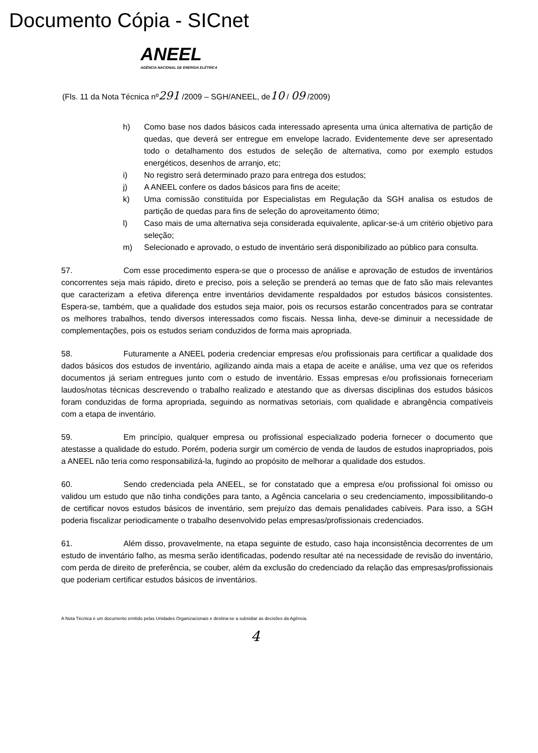Documento Cópia - SICnet
ANEEL
AGÊNCIA NACIONAL DE ENERGIA ELÉTRICA
(Fls. 11 da Nota Técnica nº291 /2009 – SGH/ANEEL, de10 / 09 /2009)
h) Como base nos dados básicos cada interessado apresenta uma única alternativa de partição de quedas, que deverá ser entregue em envelope lacrado. Evidentemente deve ser apresentado todo o detalhamento dos estudos de seleção de alternativa, como por exemplo estudos energéticos, desenhos de arranjo, etc;
i) No registro será determinado prazo para entrega dos estudos;
j) A ANEEL confere os dados básicos para fins de aceite;
k) Uma comissão constituída por Especialistas em Regulação da SGH analisa os estudos de partição de quedas para fins de seleção do aproveitamento ótimo;
l) Caso mais de uma alternativa seja considerada equivalente, aplicar-se-á um critério objetivo para seleção;
m) Selecionado e aprovado, o estudo de inventário será disponibilizado ao público para consulta.
57. Com esse procedimento espera-se que o processo de análise e aprovação de estudos de inventários concorrentes seja mais rápido, direto e preciso, pois a seleção se prenderá ao temas que de fato são mais relevantes que caracterizam a efetiva diferença entre inventários devidamente respaldados por estudos básicos consistentes. Espera-se, também, que a qualidade dos estudos seja maior, pois os recursos estarão concentrados para se contratar os melhores trabalhos, tendo diversos interessados como fiscais. Nessa linha, deve-se diminuir a necessidade de complementações, pois os estudos seriam conduzidos de forma mais apropriada.
58. Futuramente a ANEEL poderia credenciar empresas e/ou profissionais para certificar a qualidade dos dados básicos dos estudos de inventário, agilizando ainda mais a etapa de aceite e análise, uma vez que os referidos documentos já seriam entregues junto com o estudo de inventário. Essas empresas e/ou profissionais forneceriam laudos/notas técnicas descrevendo o trabalho realizado e atestando que as diversas disciplinas dos estudos básicos foram conduzidas de forma apropriada, seguindo as normativas setoriais, com qualidade e abrangência compatíveis com a etapa de inventário.
59. Em princípio, qualquer empresa ou profissional especializado poderia fornecer o documento que atestasse a qualidade do estudo. Porém, poderia surgir um comércio de venda de laudos de estudos inapropriados, pois a ANEEL não teria como responsabilizá-la, fugindo ao propósito de melhorar a qualidade dos estudos.
60. Sendo credenciada pela ANEEL, se for constatado que a empresa e/ou profissional foi omisso ou validou um estudo que não tinha condições para tanto, a Agência cancelaria o seu credenciamento, impossibilitando-o de certificar novos estudos básicos de inventário, sem prejuízo das demais penalidades cabíveis. Para isso, a SGH poderia fiscalizar periodicamente o trabalho desenvolvido pelas empresas/profissionais credenciados.
61. Além disso, provavelmente, na etapa seguinte de estudo, caso haja inconsistência decorrentes de um estudo de inventário falho, as mesma serão identificadas, podendo resultar até na necessidade de revisão do inventário, com perda de direito de preferência, se couber, além da exclusão do credenciado da relação das empresas/profissionais que poderiam certificar estudos básicos de inventários.
A Nota Técnica é um documento emitido pelas Unidades Organizacionais e destina-se a subsidiar as decisões da Agência.
4